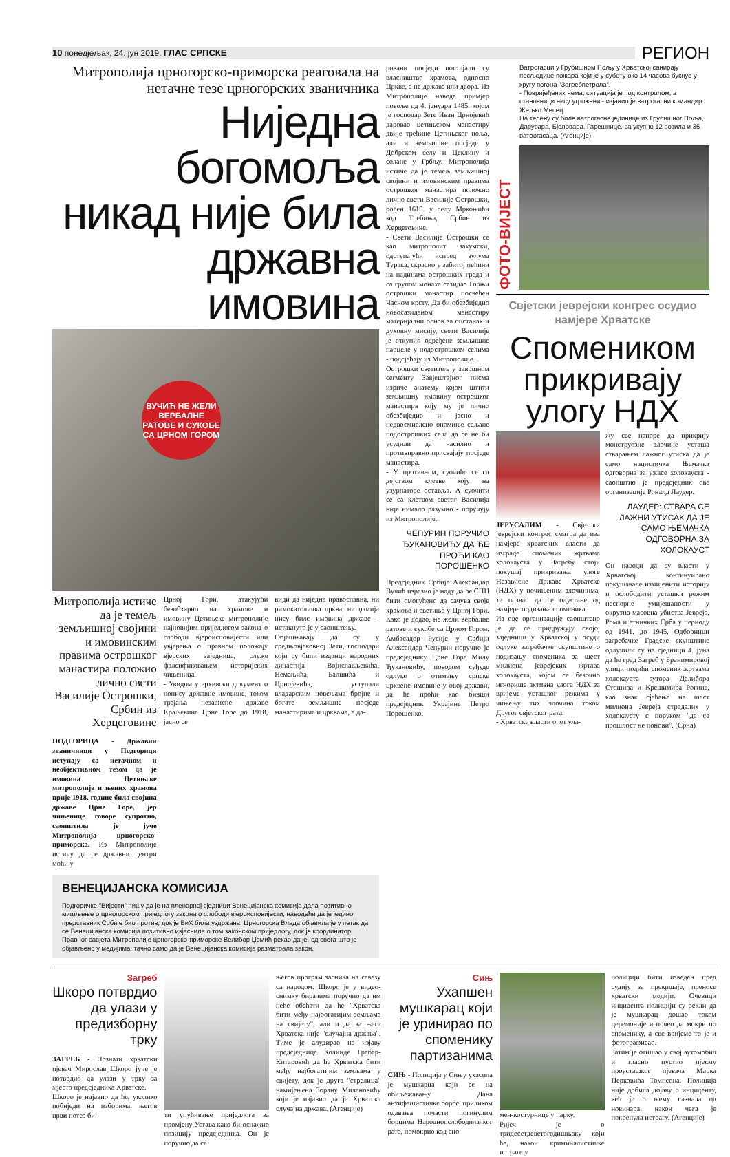10 понедјељак, 24. јун 2019. ГЛАС СРПСКЕ РЕГИОН
Митрополија црногорско-приморска реаговала на нетачне тезе црногорских званичника
Ниједна богомоља никад није била државна имовина
ВУЧИЋ НЕ ЖЕЛИ ВЕРБАЛНЕ РАТОВЕ И СУКОБЕ СА ЦРНОМ ГОРОМ
Митрополија истиче да је темељ земљишној својини и имовинским правима острошког манастира положио лично свети Василије Острошки, Србин из Херцеговине
ПОДГОРИЦА - Државни званичници у Подгорици иступају са нетачном и необјективном тезом да је имовина Цетињске митрополије и њених храмова прије 1918. године била својина државе Црне Горе, јер чињенице говоре супротно, саопштила је јуче Митрополија црногорско-приморска. Из Митрополије истичу да се државни центри моћи у
Црној Гори, атакујући безобзирно на храмове и имовину Цетињске митрополије најновијим приједлогом закона о слободи вјероисповијести или увјерења о правном положају вјерских заједница, служе фалсификовањем историјских чињеница.
- Увидом у архивски документ о попису државне имовине, током трајања независне државе Краљевине Црне Горе до 1918, јасно се
види да ниједна православна, ни римокатоличка црква, ни џамија нису биле имовина државе - истакнуто је у саопштењу.
Објашњавају да су у средњовјековној Зети, господари који су били изданци народних династија Војислављевића, Немањића, Балшића и Црнојевића, уступали владарским повељама бројне и богате земљишне посједе манастирима и црквама, а да-
ВЕНЕЦИЈАНСКА КОМИСИЈА
Подгоричке "Вијести" пишу да је на пленарној сједници Венецијанска комисија дала позитивно мишљење о црногорском приједлогу закона о слободи вјероисповијести, наводећи да је једино представник Србије био против, док је БиХ била уздржана. Црногорска Влада објавила је у петак да се Венецијанска комисија позитивно изјаснила о том законском приједлогу, док је координатор Правног савјета Митрополије црногорско-приморске Велибор Џомић рекао да је, од свега што је објављено у медијима, тачно само да је Венецијанска комисија разматрала закон.
ровани посједи постајали су власништво храмова, односно Цркве, а не државе или двора. Из Митрополије наводе примјер повеље од 4. јануара 1485. којом је господар Зете Иван Црнојевић даровао цетињском манастиру двије трећине Цетињског поља, али и земљишне посједе у Добрском селу и Цеклину и солане у Грбљу. Митрополија истиче да је темељ земљишној својини и имовинским правима острошког манастира положио лично свети Василије Острошки, рођен 1610. у селу Мркоњићи код Требиња, Србин из Херцеговине.
- Свети Василије Острошки се као митрополит захумски, одступајући испред зулума Турака, скрасио у забитој пећини на падинама острошких греда и са групом монаха сазидао Горњи острошки манастир посвећен Часном крсту. Да би обезбиједио новосазиданом манастиру материјални основ за опстанак и духовну мисију, свети Василије је откупио одређене земљишне парцеле у подострошком селима - подсјећају из Митрополије.
Острошки светитељ у завршном сегменту Завјештајног писма изриче анатему којом штити земљишну имовину острошког манастира коју му је лично обезбиједио и јасно и недвосмислено опомиње сељане подострошких села да се не би усудили да насилно и противправно присвајају посједе манастира.
- У противном, суочиће се са дејством клетве коју на узурпаторе оставља. А суочити се са клетвом светог Василија није нимало разумно - поручују из Митрополије.
ЧЕПУРИН ПОРУЧИО ЂУКАНОВИЋУ ДА ЋЕ ПРОЋИ КАО ПОРОШЕНКО
Предсједник Србије Александар Вучић изразио је наду да ће СПЦ бити омогућено да сачува своје храмове и светиње у Црној Гори. Како је додао, не жели вербалне ратове и сукобе са Црном Гором. Амбасадор Русије у Србији Александар Чепурин поручио је предсједнику Црне Горе Милу Ђукановићу, поводом суђуде одлуке о отимању српске црквене имовине у овој држави, да ће проћи као бивши предсједник Украјине Петро Порошенко.
ФОТО-ВИЈЕСТ
Ватрогасци у Грубишном Пољу у Хрватској санирају посљедице пожара који је у суботу око 14 часова букнуо у кругу погона "Загребпетрола".
- Повријеђених нема, ситуација је под контролом, а становници нису угрожени - изјавио је ватрогасни командир Жељко Месец.
На терену су биле ватрогасне јединице из Грубишног Поља, Дарувара, Бјеловара, Гарешнице, са укупно 12 возила и 35 ватрогасаца. (Агенције)
Свјетски јеврејски конгрес осудио намјере Хрватске
Спомеником прикривају улогу НДХ
ЈЕРУСАЛИМ - Свјетски јеврејски конгрес сматра да иза намјере хрватских власти да изграде споменик жртвама холокауста у Загребу стоји покушај прикривања улоге Независне Државе Хрватске (НДХ) у почињеним злочинима, те позвао да се одустане од намјере подизања споменика.
Из ове организације саопштено је да се придружују својој заједници у Хрватској у осуди одлуке загребачке скупштине о подизању споменика за шест милиона јеврејских жртава холокауста, којом се безочно игнорише активна улога НДХ за вријеме усташког режима у чињењу тих злочина током Другог свјетског рата.
- Хрватске власти опет ула-
жу све напоре да прикрију монструозне злочине усташа стварањем лажног утиска да је само нацистичка Њемачка одговорна за ужасе холокауста - саопштио је предсједник ове организације Роналд Лаудер.
ЛАУДЕР: СТВАРА СЕ ЛАЖНИ УТИСАК ДА ЈЕ САМО ЊЕМАЧКА ОДГОВОРНА ЗА ХОЛОКАУСТ
Он наводи да су власти у Хрватској континуирано покушавале измијенити историју и ослободити усташки режим неспорне умијешаности у окрутна масовна убиства Јевреја, Рома и етничких Срба у периоду од 1941. до 1945. Одборници загребачке Градске скупштине одлучили су на сједници 4. јуна да ће град Загреб у Бранимировој улици подићи споменик жртвама холокауста аутора Далибора Стошића и Крешимира Рогине, као знак сјећања на шест милиона Јевреја страдалих у холокаусту с поруком "да се прошлост не понови". (Срна)
Загреб
Шкоро потврдио да улази у предизборну трку
ЗАГРЕБ - Познати хрватски пјевач Мирослав Шкоро јуче је потврдио да улази у трку за мјесто предсједника Хрватске.
Шкоро је најавио да ће, уколико побиједи на изборима, његов први потез би-
ти упућивање приједлога за промјену Устава како би оснажио позицију предсједника. Он је поручио да се
његов програм заснива на савезу са народом. Шкоро је у видео-снимку бирачима поручио да им неће обећати да ће "Хрватска бити међу најбогатијим земљама на свијету", али и да за њега Хрватска није "случајна држава". Тиме је алудирао на изјаву предсједнице Колинде Грабар-Китаровић да ће Хрватска бити међу најбогатијим земљама у свијету, док је друга "стрелица" намијењена Зорану Милановићу који је изјавио да је Хрватска случајна држава. (Агенције)
Сињ
Ухапшен мушкарац који је уринирао по споменику партизанима
СИЊ - Полиција у Сињу ухасила је мушкарца који се на обиљежавању Дана антифашистичке борбе, приликом одавања почасти погинулим борцима Народноослободилачког рата, помокрио код спо-
мен-костурнице у парку.
Ријеч је о тридесетдеветогодишњаку који ће, након криминалистичке истраге у
полицији бити изведен пред судију за прекршаје, преносе хрватски медији. Очевици инцидента полицији су рекли да је мушкарац дошао током церемоније и почео да мокри по споменику, а све вријеме то је и фотографисао.
Затим је отишао у свој аутомобил и гласно пустио пјесму проусташког пјевача Марка Перковића Томпсона. Полиција није добила дојаву о инциденту, већ је о њему сазнала од новинара, након чега је покренула истрагу. (Агенције)